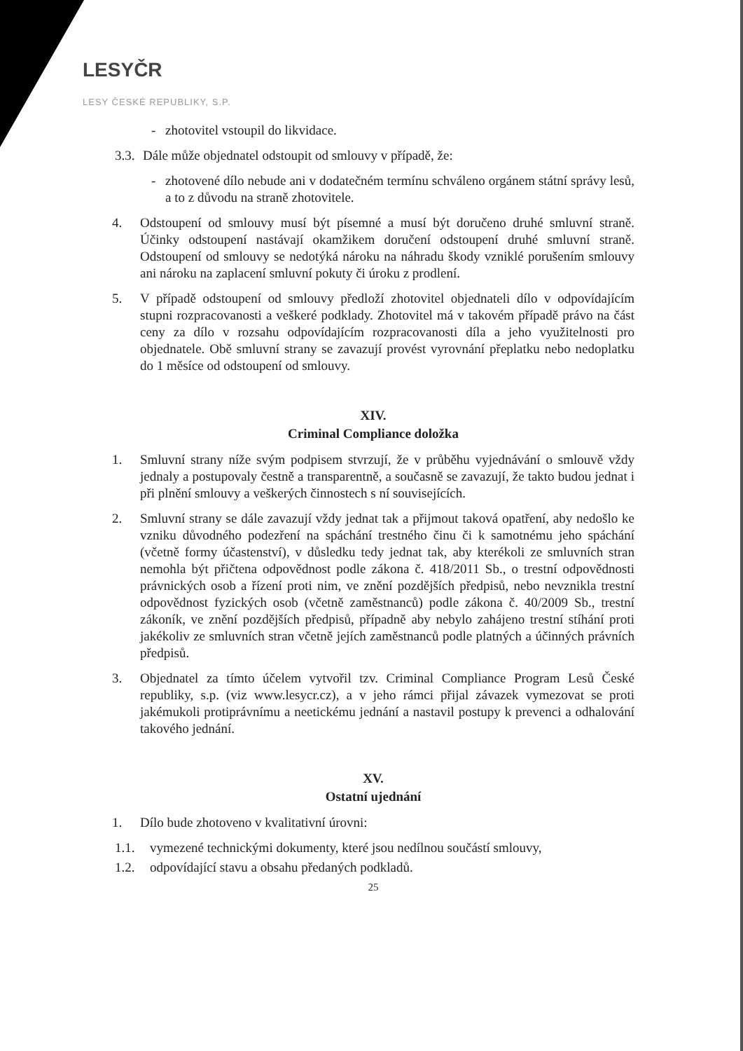LESYČR
LESY ČESKÉ REPUBLIKY, S.P.
- zhotovitel vstoupil do likvidace.
3.3.
Dále může objednatel odstoupit od smlouvy v případě, že:
- zhotovené dílo nebude ani v dodatečném termínu schváleno orgánem státní správy lesů, a to z důvodu na straně zhotovitele.
4. Odstoupení od smlouvy musí být písemné a musí být doručeno druhé smluvní straně. Účinky odstoupení nastávají okamžikem doručení odstoupení druhé smluvní straně. Odstoupení od smlouvy se nedotýká nároku na náhradu škody vzniklé porušením smlouvy ani nároku na zaplacení smluvní pokuty či úroku z prodlení.
5. V případě odstoupení od smlouvy předloží zhotovitel objednateli dílo v odpovídajícím stupni rozpracovanosti a veškeré podklady. Zhotovitel má v takovém případě právo na část ceny za dílo v rozsahu odpovídajícím rozpracovanosti díla a jeho využitelnosti pro objednatele. Obě smluvní strany se zavazují provést vyrovnání přeplatku nebo nedoplatku do 1 měsíce od odstoupení od smlouvy.
XIV.
Criminal Compliance doložka
1. Smluvní strany níže svým podpisem stvrzují, že v průběhu vyjednávání o smlouvě vždy jednaly a postupovaly čestně a transparentně, a současně se zavazují, že takto budou jednat i při plnění smlouvy a veškerých činnostech s ní souvisejících.
2. Smluvní strany se dále zavazují vždy jednat tak a přijmout taková opatření, aby nedošlo ke vzniku důvodného podezření na spáchání trestného činu či k samotnému jeho spáchání (včetně formy účastenství), v důsledku tedy jednat tak, aby kterékoli ze smluvních stran nemohla být přičtena odpovědnost podle zákona č. 418/2011 Sb., o trestní odpovědnosti právnických osob a řízení proti nim, ve znění pozdějších předpisů, nebo nevznikla trestní odpovědnost fyzických osob (včetně zaměstnanců) podle zákona č. 40/2009 Sb., trestní zákoník, ve znění pozdějších předpisů, případně aby nebylo zahájeno trestní stíhání proti jakékoliv ze smluvních stran včetně jejích zaměstnanců podle platných a účinných právních předpisů.
3. Objednatel za tímto účelem vytvořil tzv. Criminal Compliance Program Lesů České republiky, s.p. (viz www.lesycr.cz), a v jeho rámci přijal závazek vymezovat se proti jakémukoli protiprávnímu a neetickému jednání a nastavil postupy k prevenci a odhalování takového jednání.
XV.
Ostatní ujednání
1. Dílo bude zhotoveno v kvalitativní úrovni:
1.1. vymezené technickými dokumenty, které jsou nedílnou součástí smlouvy,
1.2. odpovídající stavu a obsahu předaných podkladů.
25